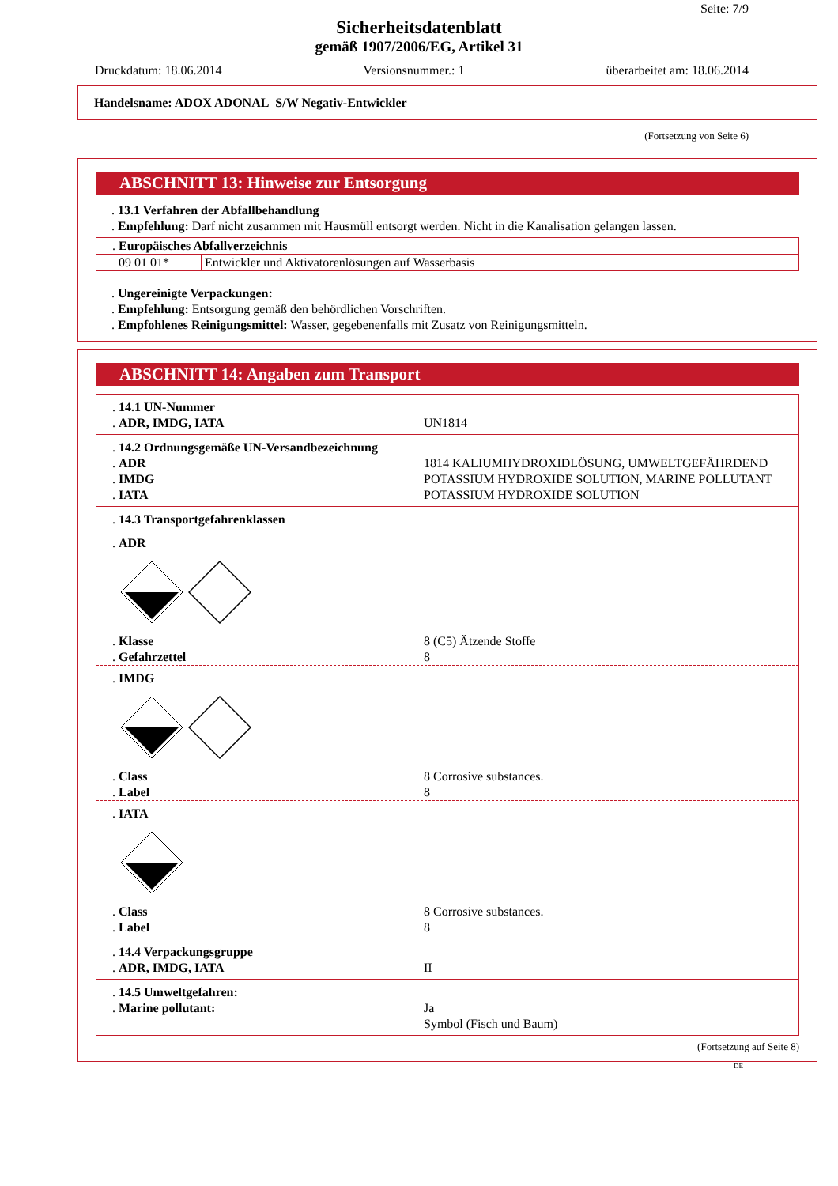Seite: 7/9
Sicherheitsdatenblatt
gemäß 1907/2006/EG, Artikel 31
Druckdatum: 18.06.2014 Versionsnummer.: 1 überarbeitet am: 18.06.2014
Handelsname: ADOX ADONAL S/W Negativ-Entwickler
(Fortsetzung von Seite 6)
ABSCHNITT 13: Hinweise zur Entsorgung
. 13.1 Verfahren der Abfallbehandlung
. Empfehlung: Darf nicht zusammen mit Hausmüll entsorgt werden. Nicht in die Kanalisation gelangen lassen.
| . Europäisches Abfallverzeichnis | |
| 09 01 01* | Entwickler und Aktivatorenlösungen auf Wasserbasis |
. Ungereinigte Verpackungen:
. Empfehlung: Entsorgung gemäß den behördlichen Vorschriften.
. Empfohlenes Reinigungsmittel: Wasser, gegebenenfalls mit Zusatz von Reinigungsmitteln.
ABSCHNITT 14: Angaben zum Transport
. 14.1 UN-Nummer
. ADR, IMDG, IATA UN1814
. 14.2 Ordnungsgemäße UN-Versandbezeichnung
. ADR 1814 KALIUMHYDROXIDLÖSUNG, UMWELTGEFÄHRDEND
. IMDG POTASSIUM HYDROXIDE SOLUTION, MARINE POLLUTANT
. IATA POTASSIUM HYDROXIDE SOLUTION
. 14.3 Transportgefahrenklassen
. ADR
. Klasse 8 (C5) Ätzende Stoffe
. Gefahrzettel 8
. IMDG
. Class 8 Corrosive substances.
. Label 8
. IATA
. Class 8 Corrosive substances.
. Label 8
. 14.4 Verpackungsgruppe
. ADR, IMDG, IATA II
. 14.5 Umweltgefahren:
. Marine pollutant: Ja
Symbol (Fisch und Baum)
(Fortsetzung auf Seite 8)
DE